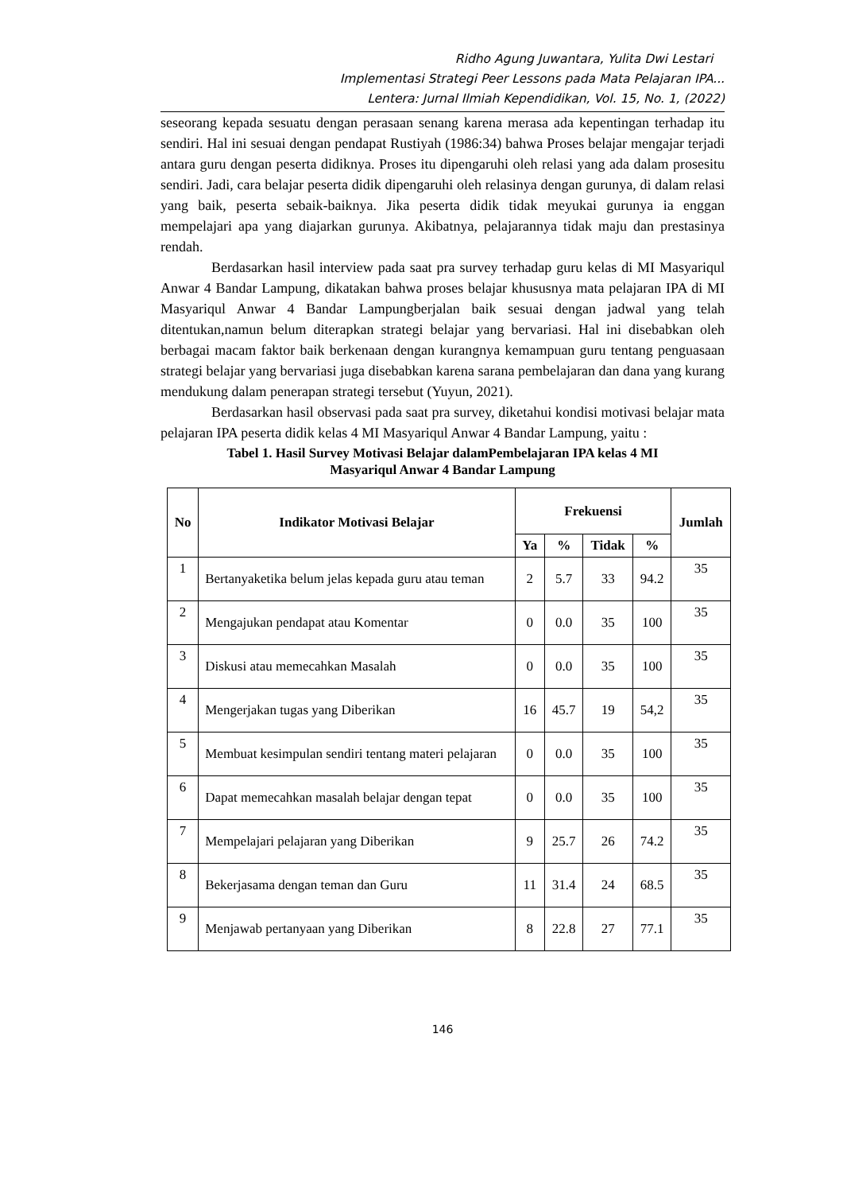Ridho Agung Juwantara, Yulita Dwi Lestari
Implementasi Strategi Peer Lessons pada Mata Pelajaran IPA...
Lentera: Jurnal Ilmiah Kependidikan, Vol. 15, No. 1, (2022)
seseorang kepada sesuatu dengan perasaan senang karena merasa ada kepentingan terhadap itu sendiri. Hal ini sesuai dengan pendapat Rustiyah (1986:34) bahwa Proses belajar mengajar terjadi antara guru dengan peserta didiknya. Proses itu dipengaruhi oleh relasi yang ada dalam prosesitu sendiri. Jadi, cara belajar peserta didik dipengaruhi oleh relasinya dengan gurunya, di dalam relasi yang baik, peserta sebaik-baiknya. Jika peserta didik tidak meyukai gurunya ia enggan mempelajari apa yang diajarkan gurunya. Akibatnya, pelajarannya tidak maju dan prestasinya rendah.
Berdasarkan hasil interview pada saat pra survey terhadap guru kelas di MI Masyariqul Anwar 4 Bandar Lampung, dikatakan bahwa proses belajar khususnya mata pelajaran IPA di MI Masyariqul Anwar 4 Bandar Lampungberjalan baik sesuai dengan jadwal yang telah ditentukan,namun belum diterapkan strategi belajar yang bervariasi. Hal ini disebabkan oleh berbagai macam faktor baik berkenaan dengan kurangnya kemampuan guru tentang penguasaan strategi belajar yang bervariasi juga disebabkan karena sarana pembelajaran dan dana yang kurang mendukung dalam penerapan strategi tersebut (Yuyun, 2021).
Berdasarkan hasil observasi pada saat pra survey, diketahui kondisi motivasi belajar mata pelajaran IPA peserta didik kelas 4 MI Masyariqul Anwar 4 Bandar Lampung, yaitu :
Tabel 1. Hasil Survey Motivasi Belajar dalamPembelajaran IPA kelas 4 MI
Masyariqul Anwar 4 Bandar Lampung
| No | Indikator Motivasi Belajar | Frekuensi | | | | Jumlah |
| --- | --- | --- | --- | --- | --- | --- |
| | | Ya | % | Tidak | % | |
| 1 | Bertanyaketika belum jelas kepada guru atau teman | 2 | 5.7 | 33 | 94.2 | 35 |
| 2 | Mengajukan pendapat atau Komentar | 0 | 0.0 | 35 | 100 | 35 |
| 3 | Diskusi atau memecahkan Masalah | 0 | 0.0 | 35 | 100 | 35 |
| 4 | Mengerjakan tugas yang Diberikan | 16 | 45.7 | 19 | 54,2 | 35 |
| 5 | Membuat kesimpulan sendiri tentang materi pelajaran | 0 | 0.0 | 35 | 100 | 35 |
| 6 | Dapat memecahkan masalah belajar dengan tepat | 0 | 0.0 | 35 | 100 | 35 |
| 7 | Mempelajari pelajaran yang Diberikan | 9 | 25.7 | 26 | 74.2 | 35 |
| 8 | Bekerjasama dengan teman dan Guru | 11 | 31.4 | 24 | 68.5 | 35 |
| 9 | Menjawab pertanyaan yang Diberikan | 8 | 22.8 | 27 | 77.1 | 35 |
146